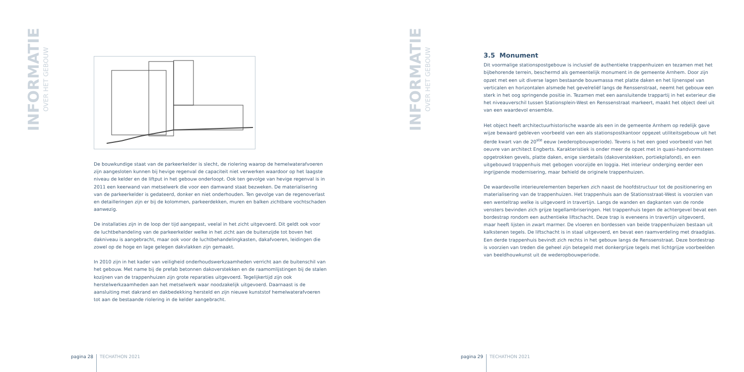INFORMATIE
OVER HET GEBOUW
De bouwkundige staat van de parkeerkelder is slecht, de riolering waarop de hemelwaterafvoeren zijn aangesloten kunnen bij hevige regenval de capaciteit niet verwerken waardoor op het laagste niveau de kelder en de liftput in het gebouw onderloopt. Ook ten gevolge van hevige regenval is in 2011 een keerwand van metselwerk die voor een damwand staat bezweken. De materialisering van de parkeerkelder is gedateerd, donker en niet onderhouden. Ten gevolge van de regenoverlast en detailleringen zijn er bij de kolommen, parkeerdekken, muren en balken zichtbare vochtschaden aanwezig.
De installaties zijn in de loop der tijd aangepast, veelal in het zicht uitgevoerd. Dit geldt ook voor de luchtbehandeling van de parkeerkelder welke in het zicht aan de buitenzijde tot boven het dakniveau is aangebracht, maar ook voor de luchtbehandelingkasten, dakafvoeren, leidingen die zowel op de hoge en lage gelegen dakvlakken zijn gemaakt.
In 2010 zijn in het kader van veiligheid onderhoudswerkzaamheden verricht aan de buitenschil van het gebouw. Met name bij de prefab betonnen dakoverstekken en de raamomlijstingen bij de stalen kozijnen van de trappenhuizen zijn grote reparaties uitgevoerd. Tegelijkertijd zijn ook herstelwerkzaamheden aan het metselwerk waar noodzakelijk uitgevoerd. Daarnaast is de aansluiting met dakrand en dakbedekking hersteld en zijn nieuwe kunststof hemelwaterafvoeren tot aan de bestaande riolering in de kelder aangebracht.
pagina 28 TECHATHON 2021
INFORMATIE
OVER HET GEBOUW
3.5 Monument
Dit voormalige stationspostgebouw is inclusief de authentieke trappenhuizen en tezamen met het bijbehorende terrein, beschermd als gemeentelijk monument in de gemeente Arnhem. Door zijn opzet met een uit diverse lagen bestaande bouwmassa met platte daken en het lijnenspel van verticalen en horizontalen alsmede het gevelreliëf langs de Renssenstraat, neemt het gebouw een sterk in het oog springende positie in. Tezamen met een aansluitende trappartij in het exterieur die het niveauverschil tussen Stationsplein-West en Renssenstraat markeert, maakt het object deel uit van een waardevol ensemble.
Het object heeft architectuurhistorische waarde als een in de gemeente Arnhem op redelijk gave wijze bewaard gebleven voorbeeld van een als stationspostkantoor opgezet utiliteitsgebouw uit het derde kwart van de 20<sup>ste</sup> eeuw (wederopbouwperiode). Tevens is het een goed voorbeeld van het oeuvre van architect Engberts. Karakteristiek is onder meer de opzet met in quasi-handvormsteen opgetrokken gevels, platte daken, enige sierdetails (dakoverstekken, portiekplafond), en een uitgebouwd trappenhuis met gebogen voorzijde en loggia. Het interieur onderging eerder een ingrijpende modernisering, maar behield de originele trappenhuizen.
De waardevolle interieurelementen beperken zich naast de hoofdstructuur tot de positionering en materialisering van de trappenhuizen. Het trappenhuis aan de Stationsstraat-West is voorzien van een wenteltrap welke is uitgevoerd in travertijn. Langs de wanden en dagkanten van de ronde vensters bevinden zich grijze tegellambriseringen. Het trappenhuis tegen de achtergevel bevat een bordestrap rondom een authentieke liftschacht. Deze trap is eveneens in travertijn uitgevoerd, maar heeft lijsten in zwart marmer. De vloeren en bordessen van beide trappenhuizen bestaan uit kalkstenen tegels. De liftschacht is in staal uitgevoerd, en bevat een raamverdeling met draadglas. Een derde trappenhuis bevindt zich rechts in het gebouw langs de Renssenstraat. Deze bordestrap is voorzien van treden die geheel zijn betegeld met donkergrijze tegels met lichtgrijze voorbeelden van beeldhouwkunst uit de wederopbouwperiode.
pagina 29 TECHATHON 2021